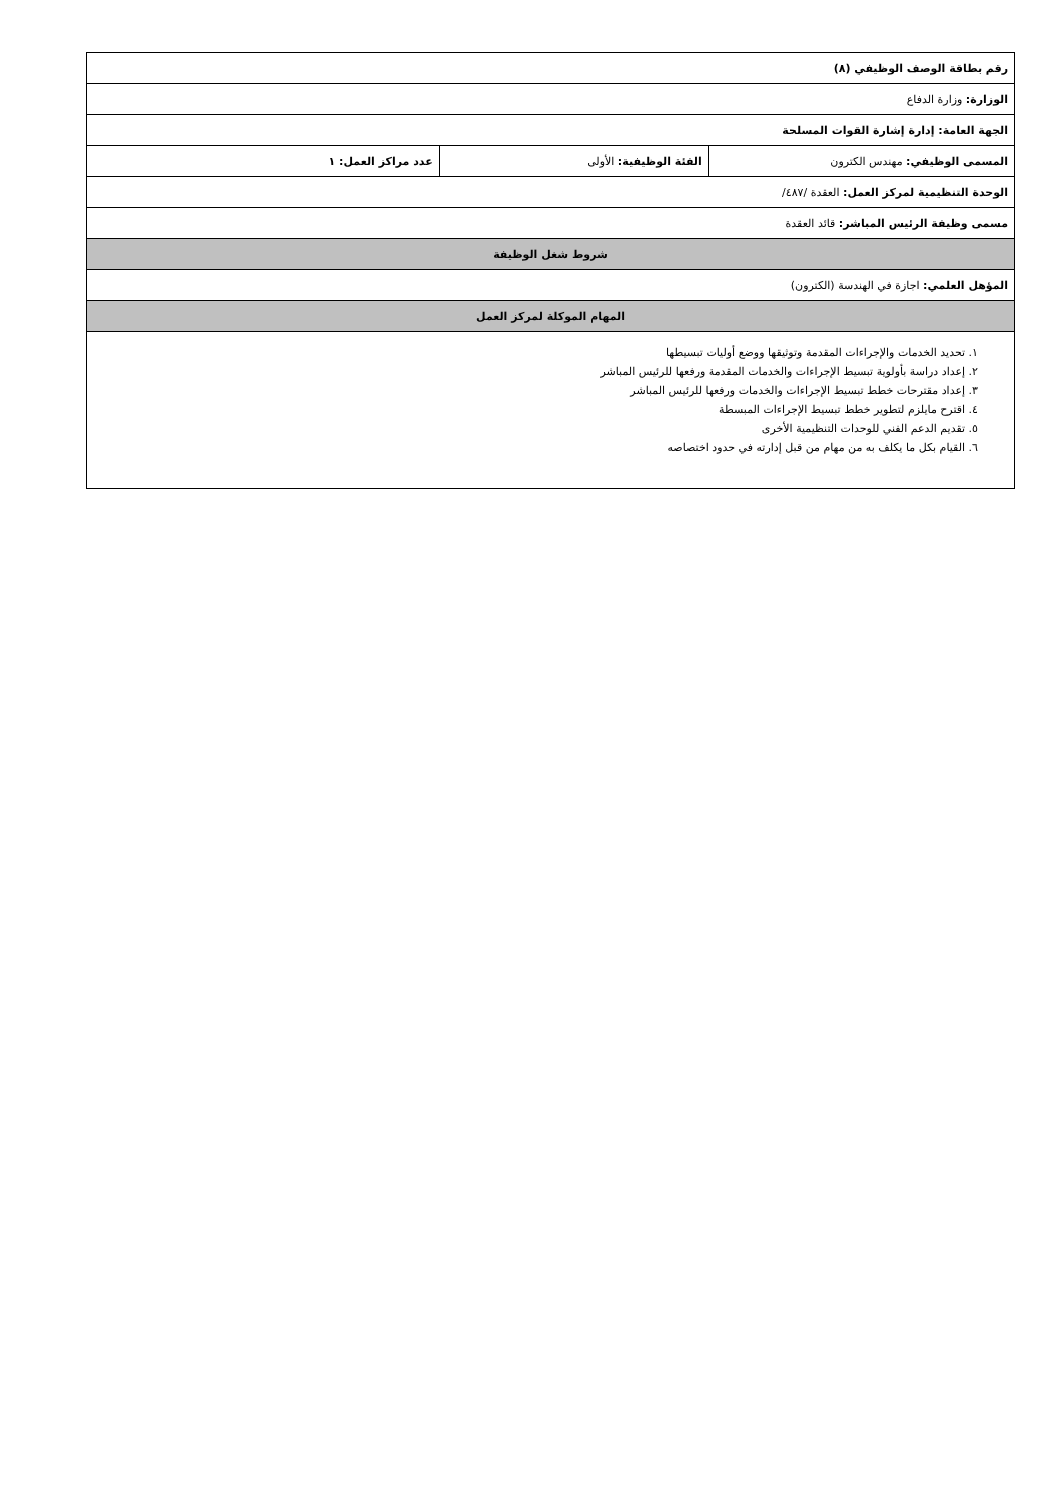| رقم بطاقة الوصف الوظيفي (٨) | | |
| الوزارة: وزارة الدفاع | | |
| الجهة العامة: إدارة إشارة القوات المسلحة | | |
| المسمى الوظيفي: مهندس الكترون | الفئة الوظيفية: الأولى | عدد مراكز العمل: ١ |
| الوحدة التنظيمية لمركز العمل: العقدة /٤٨٧/ | | |
| مسمى وظيفة الرئيس المباشر: قائد العقدة | | |
| شروط شغل الوظيفة | | |
| المؤهل العلمي: اجازة في الهندسة (الكترون) | | |
| المهام الموكلة لمركز العمل | | |
| ١. تحديد الخدمات والإجراءات المقدمة وتوثيقها ووضع أوليات تبسيطها ٢. إعداد دراسة بأولوية تبسيط الإجراءات والخدمات المقدمة ورفعها للرئيس المباشر ٣. إعداد مقترحات خطط تبسيط الإجراءات والخدمات ورفعها للرئيس المباشر ٤. اقترح مايلزم لتطوير خطط تبسيط الإجراءات المبسطة ٥. تقديم الدعم الفني للوحدات التنظيمية الأخرى ٦. القيام بكل ما يكلف به من مهام من قبل إدارته في حدود اختصاصه | | |